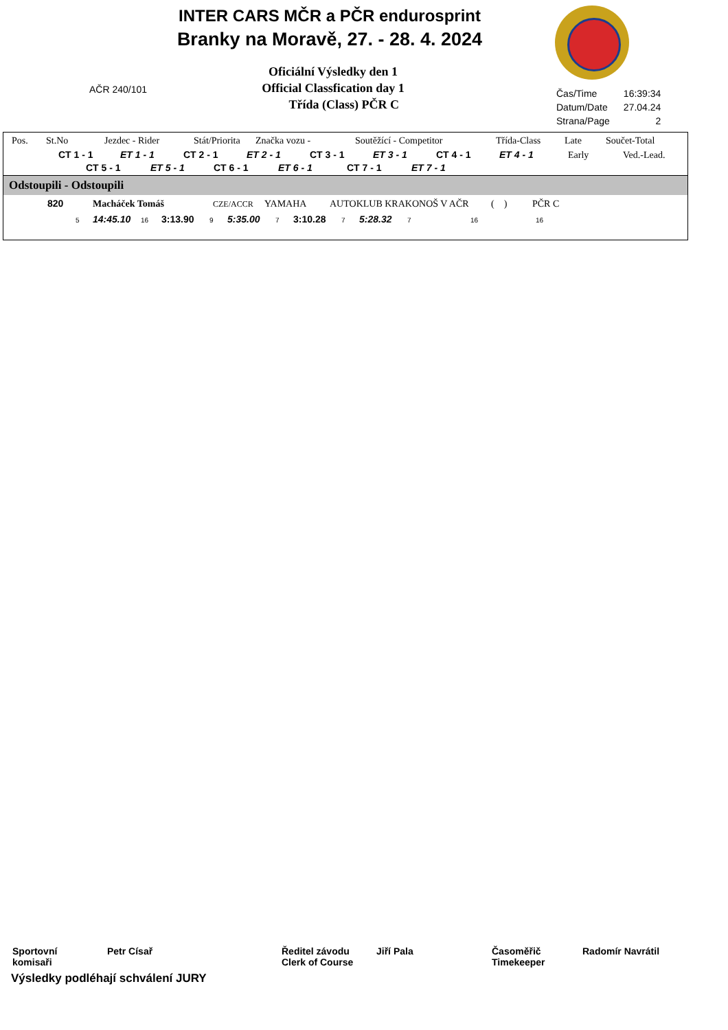INTER CARS MČR a PČR endurosprint
Branky na Moravě, 27. - 28. 4. 2024
AČR 240/101
Oficiální Výsledky den 1
Official Classfication day 1
Třída (Class) PČR C
| Čas/Time | 16:39:34 |
| Datum/Date | 27.04.24 |
| Strana/Page | 2 |
Pos. St.No Jezdec - Rider Stát/Priorita Značka vozu - Soutěžící - Competitor Třída-Class Late Součet-Total
CT 1 - 1 ET 1 - 1 CT 2 - 1 ET 2 - 1 CT 3 - 1 ET 3 - 1 CT 4 - 1 ET 4 - 1 Early Ved.-Lead.
CT 5 - 1 ET 5 - 1 CT 6 - 1 ET 6 - 1 CT 7 - 1 ET 7 - 1
Odstoupili - Odstoupili
820 Macháček Tomáš CZE/ACCR YAMAHA AUTOKLUB KRAKONOŠ V AČR ( ) PČR C
5 14:45.10 16 3:13.90 9 5:35.00 7 3:10.28 7 5:28.32 7 16 16
| Sportovní komisaři | Petr Císař | Ředitel závodu Clerk of Course | Jiří Pala | Časoměřič Timekeeper | Radomír Navrátil |
Výsledky podléhají schválení JURY